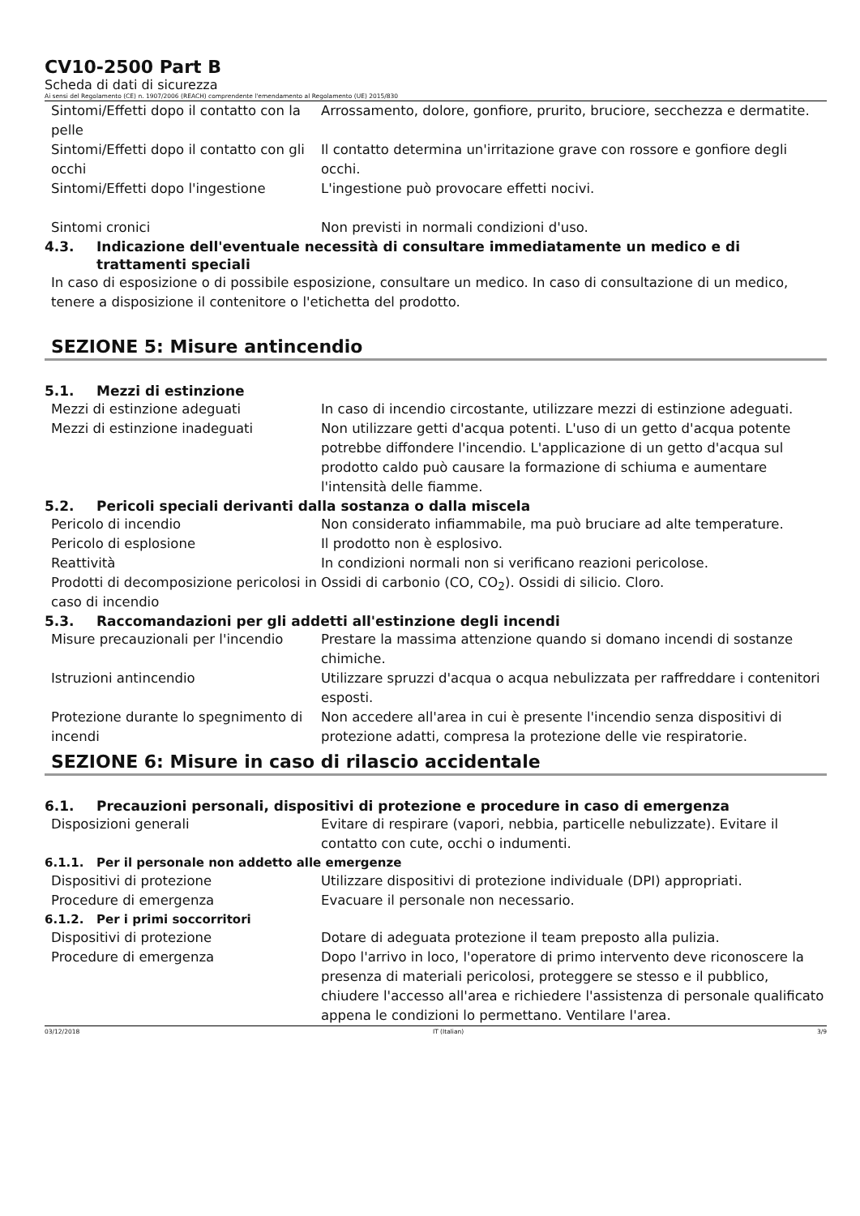CV10-2500 Part B
Scheda di dati di sicurezza
Ai sensi del Regolamento (CE) n. 1907/2006 (REACH) comprendente l'emendamento al Regolamento (UE) 2015/830
Sintomi/Effetti dopo il contatto con la pelle
Arrossamento, dolore, gonfiore, prurito, bruciore, secchezza e dermatite.
Sintomi/Effetti dopo il contatto con gli occhi
Il contatto determina un'irritazione grave con rossore e gonfiore degli occhi.
Sintomi/Effetti dopo l'ingestione L'ingestione può provocare effetti nocivi.
Sintomi cronici Non previsti in normali condizioni d'uso.
4.3. Indicazione dell'eventuale necessità di consultare immediatamente un medico e di trattamenti speciali
In caso di esposizione o di possibile esposizione, consultare un medico. In caso di consultazione di un medico, tenere a disposizione il contenitore o l'etichetta del prodotto.
SEZIONE 5: Misure antincendio
5.1. Mezzi di estinzione
Mezzi di estinzione adeguati In caso di incendio circostante, utilizzare mezzi di estinzione adeguati.
Mezzi di estinzione inadeguati Non utilizzare getti d'acqua potenti. L'uso di un getto d'acqua potente potrebbe diffondere l'incendio. L'applicazione di un getto d'acqua sul prodotto caldo può causare la formazione di schiuma e aumentare l'intensità delle fiamme.
5.2. Pericoli speciali derivanti dalla sostanza o dalla miscela
Pericolo di incendio Non considerato infiammabile, ma può bruciare ad alte temperature.
Pericolo di esplosione Il prodotto non è esplosivo.
Reattività In condizioni normali non si verificano reazioni pericolose.
Prodotti di decomposizione pericolosi in caso di incendio
Ossidi di carbonio (CO, CO<sub>2</sub>). Ossidi di silicio. Cloro.
5.3. Raccomandazioni per gli addetti all'estinzione degli incendi
Misure precauzionali per l'incendio
Prestare la massima attenzione quando si domano incendi di sostanze chimiche.
Istruzioni antincendio Utilizzare spruzzi d'acqua o acqua nebulizzata per raffreddare i contenitori esposti.
Protezione durante lo spegnimento di incendi
Non accedere all'area in cui è presente l'incendio senza dispositivi di protezione adatti, compresa la protezione delle vie respiratorie.
SEZIONE 6: Misure in caso di rilascio accidentale
6.1. Precauzioni personali, dispositivi di protezione e procedure in caso di emergenza
Disposizioni generali Evitare di respirare (vapori, nebbia, particelle nebulizzate). Evitare il contatto con cute, occhi o indumenti.
6.1.1. Per il personale non addetto alle emergenze
Dispositivi di protezione Utilizzare dispositivi di protezione individuale (DPI) appropriati.
Procedure di emergenza Evacuare il personale non necessario.
6.1.2. Per i primi soccorritori
Dispositivi di protezione Dotare di adeguata protezione il team preposto alla pulizia.
Procedure di emergenza Dopo l'arrivo in loco, l'operatore di primo intervento deve riconoscere la presenza di materiali pericolosi, proteggere se stesso e il pubblico, chiudere l'accesso all'area e richiedere l'assistenza di personale qualificato appena le condizioni lo permettano. Ventilare l'area.
03/12/2018 IT (Italian) 3/9